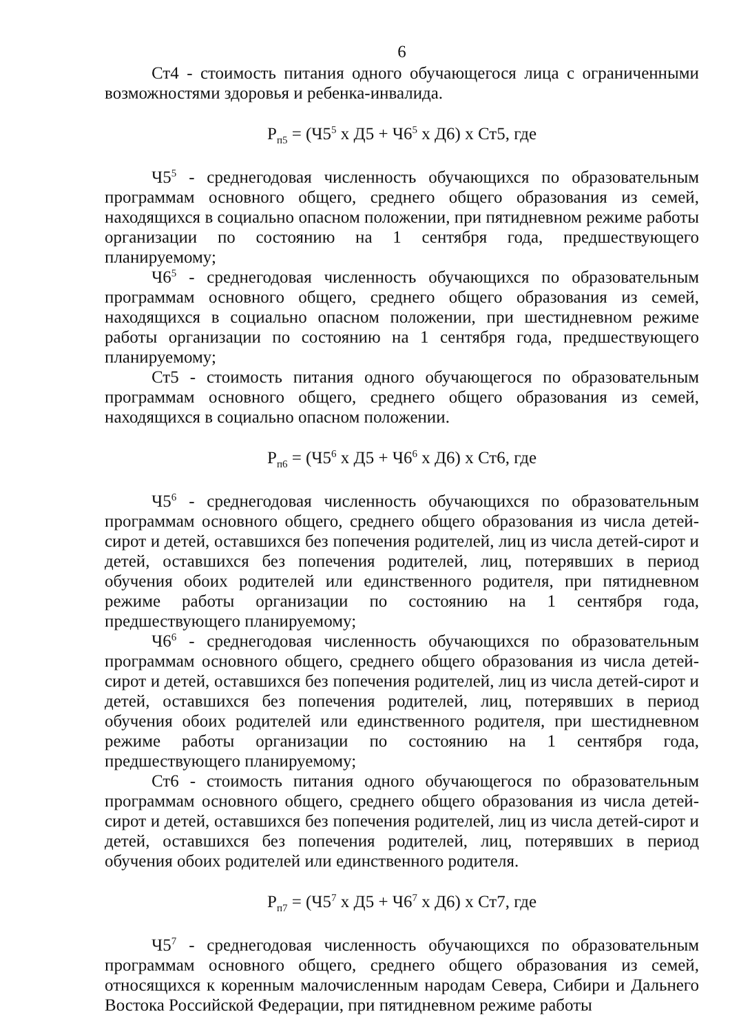6
Ст4 - стоимость питания одного обучающегося лица с ограниченными возможностями здоровья и ребенка-инвалида.
Р<sub>п5</sub> = (Ч5<sup>5</sup> х Д5 + Ч6<sup>5</sup> х Д6) х Ст5, где
Ч5<sup>5</sup> - среднегодовая численность обучающихся по образовательным программам основного общего, среднего общего образования из семей, находящихся в социально опасном положении, при пятидневном режиме работы организации по состоянию на 1 сентября года, предшествующего планируемому;
Ч6<sup>5</sup> - среднегодовая численность обучающихся по образовательным программам основного общего, среднего общего образования из семей, находящихся в социально опасном положении, при шестидневном режиме работы организации по состоянию на 1 сентября года, предшествующего планируемому;
Ст5 - стоимость питания одного обучающегося по образовательным программам основного общего, среднего общего образования из семей, находящихся в социально опасном положении.
Р<sub>п6</sub> = (Ч5<sup>6</sup> х Д5 + Ч6<sup>6</sup> х Д6) х Ст6, где
Ч5<sup>6</sup> - среднегодовая численность обучающихся по образовательным программам основного общего, среднего общего образования из числа детей-сирот и детей, оставшихся без попечения родителей, лиц из числа детей-сирот и детей, оставшихся без попечения родителей, лиц, потерявших в период обучения обоих родителей или единственного родителя, при пятидневном режиме работы организации по состоянию на 1 сентября года, предшествующего планируемому;
Ч6<sup>6</sup> - среднегодовая численность обучающихся по образовательным программам основного общего, среднего общего образования из числа детей-сирот и детей, оставшихся без попечения родителей, лиц из числа детей-сирот и детей, оставшихся без попечения родителей, лиц, потерявших в период обучения обоих родителей или единственного родителя, при шестидневном режиме работы организации по состоянию на 1 сентября года, предшествующего планируемому;
Ст6 - стоимость питания одного обучающегося по образовательным программам основного общего, среднего общего образования из числа детей-сирот и детей, оставшихся без попечения родителей, лиц из числа детей-сирот и детей, оставшихся без попечения родителей, лиц, потерявших в период обучения обоих родителей или единственного родителя.
Р<sub>п7</sub> = (Ч5<sup>7</sup> х Д5 + Ч6<sup>7</sup> х Д6) х Ст7, где
Ч5<sup>7</sup> - среднегодовая численность обучающихся по образовательным программам основного общего, среднего общего образования из семей, относящихся к коренным малочисленным народам Севера, Сибири и Дальнего Востока Российской Федерации, при пятидневном режиме работы